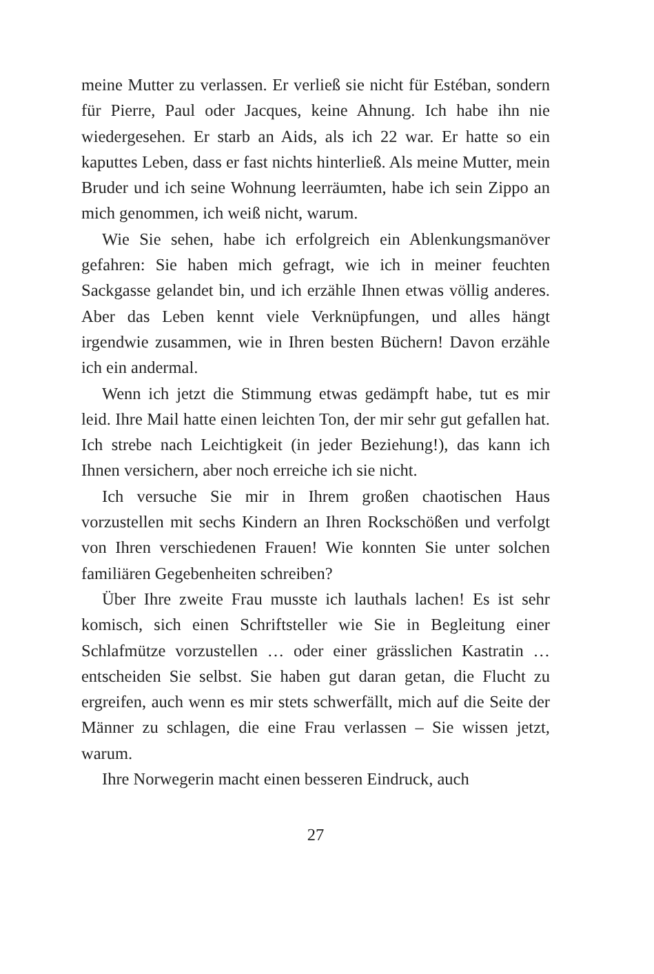meine Mutter zu verlassen. Er verließ sie nicht für Estéban, sondern für Pierre, Paul oder Jacques, keine Ahnung. Ich habe ihn nie wiedergesehen. Er starb an Aids, als ich 22 war. Er hatte so ein kaputtes Leben, dass er fast nichts hinterließ. Als meine Mutter, mein Bruder und ich seine Wohnung leer­räumten, habe ich sein Zippo an mich genommen, ich weiß nicht, warum.
Wie Sie sehen, habe ich erfolgreich ein Ablenkungsmanöver gefahren: Sie haben mich gefragt, wie ich in meiner feuchten Sackgasse gelandet bin, und ich erzähle Ihnen etwas völlig anderes. Aber das Leben kennt viele Verknüpfungen, und alles hängt irgendwie zusammen, wie in Ihren besten Büchern! Davon erzähle ich ein andermal.
Wenn ich jetzt die Stimmung etwas gedämpft habe, tut es mir leid. Ihre Mail hatte einen leichten Ton, der mir sehr gut gefallen hat. Ich strebe nach Leichtigkeit (in jeder Beziehung!), das kann ich Ihnen versichern, aber noch erreiche ich sie nicht.
Ich versuche Sie mir in Ihrem großen chaotischen Haus vorzustellen mit sechs Kindern an Ihren Rockschößen und verfolgt von Ihren verschiedenen Frauen! Wie konnten Sie unter solchen familiären Gegebenheiten schreiben?
Über Ihre zweite Frau musste ich lauthals lachen! Es ist sehr komisch, sich einen Schriftsteller wie Sie in Begleitung einer Schlafmütze vorzustellen … oder einer grässlichen Kas­tratin … entscheiden Sie selbst. Sie haben gut daran getan, die Flucht zu ergreifen, auch wenn es mir stets schwerfällt, mich auf die Seite der Männer zu schlagen, die eine Frau verlassen – Sie wissen jetzt, warum.
Ihre Norwegerin macht einen besseren Eindruck, auch
27